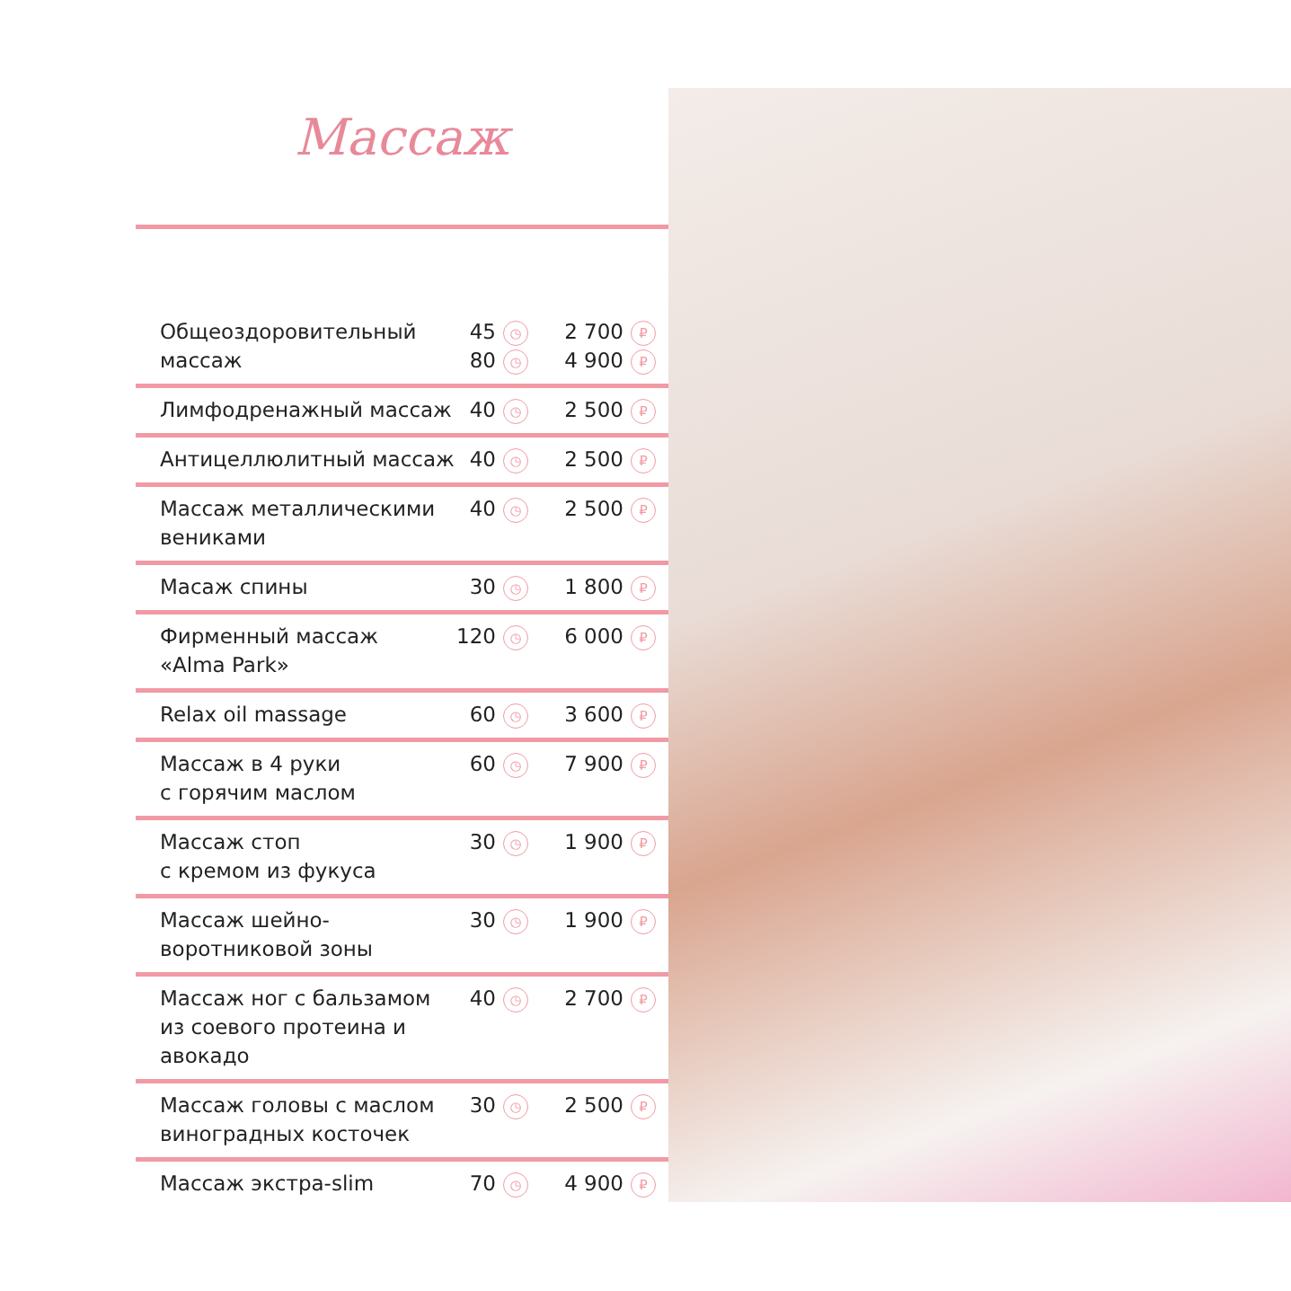Массаж
| Общеоздоровительный массаж | 45 ◷ 80 ◷ | 2 700 ₽ 4 900 ₽ |
| Лимфодренажный массаж | 40 ◷ | 2 500 ₽ |
| Антицеллюлитный массаж | 40 ◷ | 2 500 ₽ |
| Массаж металлическими вениками | 40 ◷ | 2 500 ₽ |
| Масаж спины | 30 ◷ | 1 800 ₽ |
| Фирменный массаж «Alma Park» | 120 ◷ | 6 000 ₽ |
| Relax oil massage | 60 ◷ | 3 600 ₽ |
| Массаж в 4 руки с горячим маслом | 60 ◷ | 7 900 ₽ |
| Массаж стоп с кремом из фукуса | 30 ◷ | 1 900 ₽ |
| Массаж шейно- воротниковой зоны | 30 ◷ | 1 900 ₽ |
| Массаж ног с бальзамом из соевого протеина и авокадо | 40 ◷ | 2 700 ₽ |
| Массаж головы с маслом виноградных косточек | 30 ◷ | 2 500 ₽ |
| Массаж экстра-slim | 70 ◷ | 4 900 ₽ |